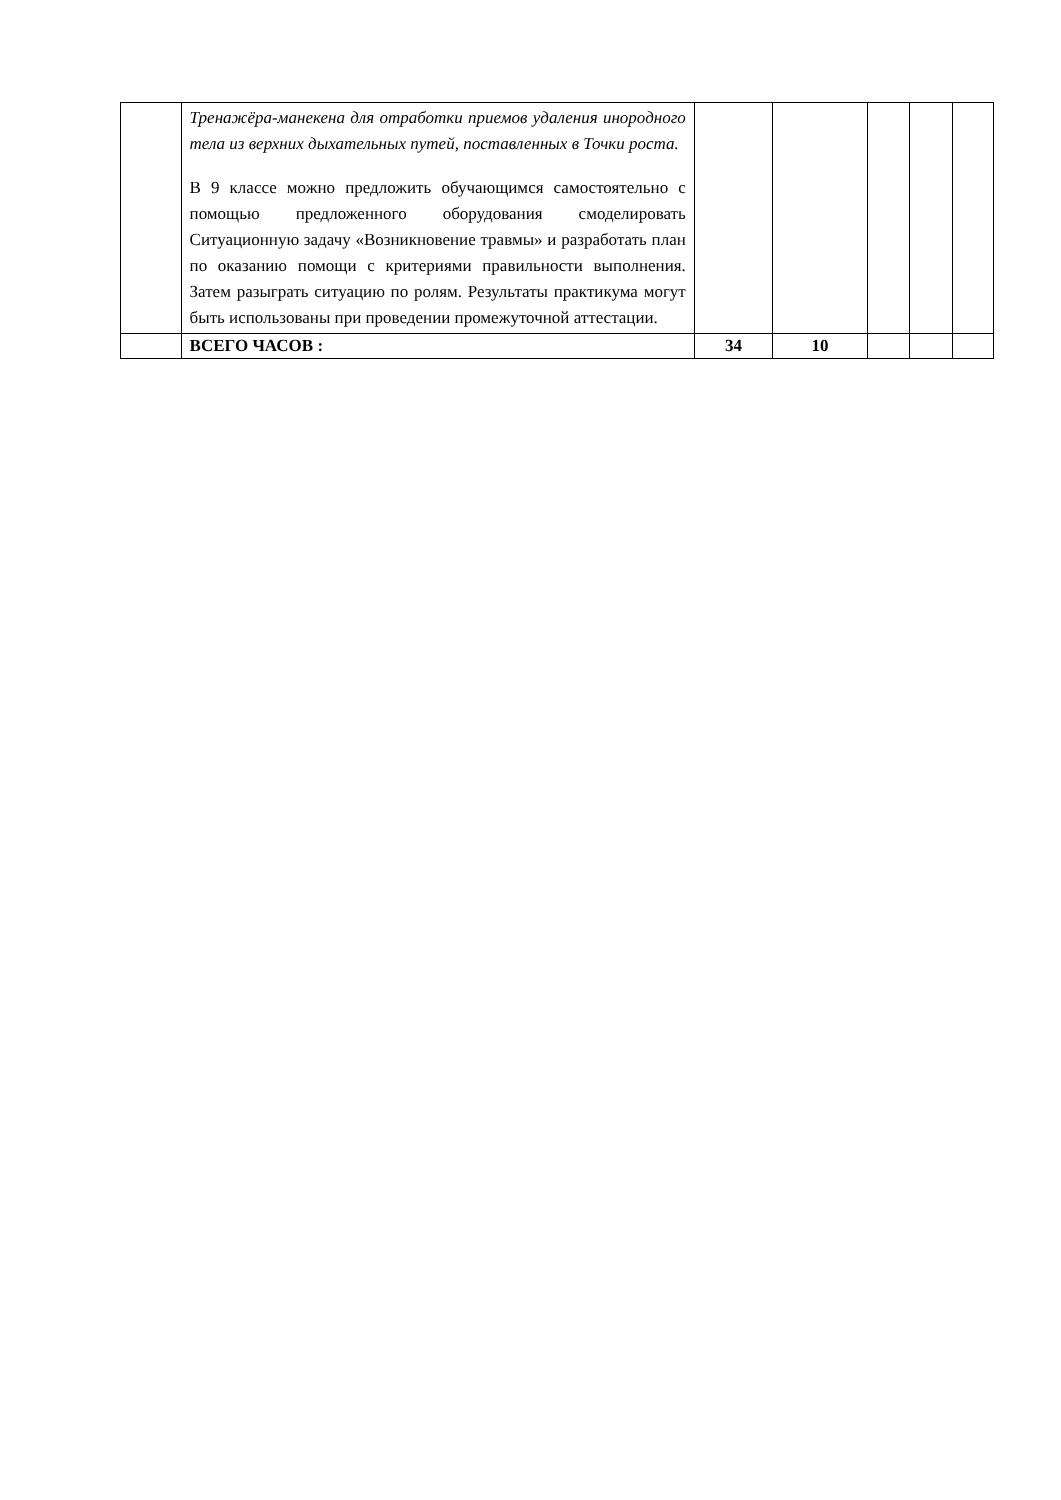| | Тренажёра-манекена для отработки приемов удаления инородного тела из верхних дыхательных путей, поставленных в Точки роста. В 9 классе можно предложить обучающимся самостоятельно с помощью предложенного оборудования смоделировать Ситуационную задачу «Возникновение травмы» и разработать план по оказанию помощи с критериями правильности выполнения. Затем разыграть ситуацию по ролям. Результаты практикума могут быть использованы при проведении промежуточной аттестации. | | | | | |
| | ВСЕГО ЧАСОВ : | 34 | 10 | | | |